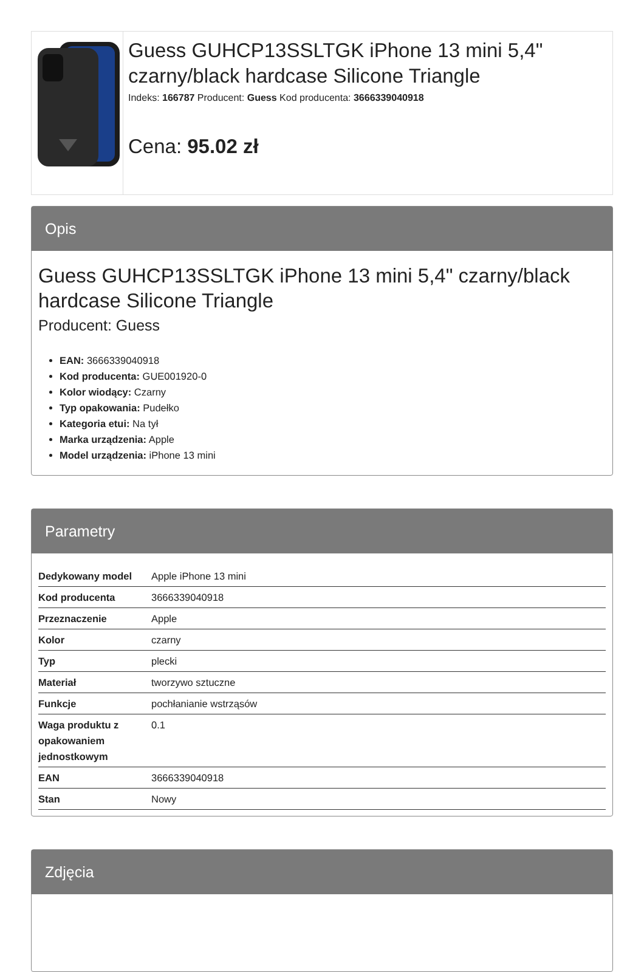Guess GUHCP13SSLTGK iPhone 13 mini 5,4" czarny/black hardcase Silicone Triangle
Indeks: 166787 Producent: Guess Kod producenta: 3666339040918
Cena: 95.02 zł
Opis
Guess GUHCP13SSLTGK iPhone 13 mini 5,4" czarny/black hardcase Silicone Triangle
Producent: Guess
EAN: 3666339040918
Kod producenta: GUE001920-0
Kolor wiodący: Czarny
Typ opakowania: Pudełko
Kategoria etui: Na tył
Marka urządzenia: Apple
Model urządzenia: iPhone 13 mini
Parametry
| Dedykowany model | Apple iPhone 13 mini |
| Kod producenta | 3666339040918 |
| Przeznaczenie | Apple |
| Kolor | czarny |
| Typ | plecki |
| Materiał | tworzywo sztuczne |
| Funkcje | pochłanianie wstrząsów |
| Waga produktu z opakowaniem jednostkowym | 0.1 |
| EAN | 3666339040918 |
| Stan | Nowy |
Zdjęcia